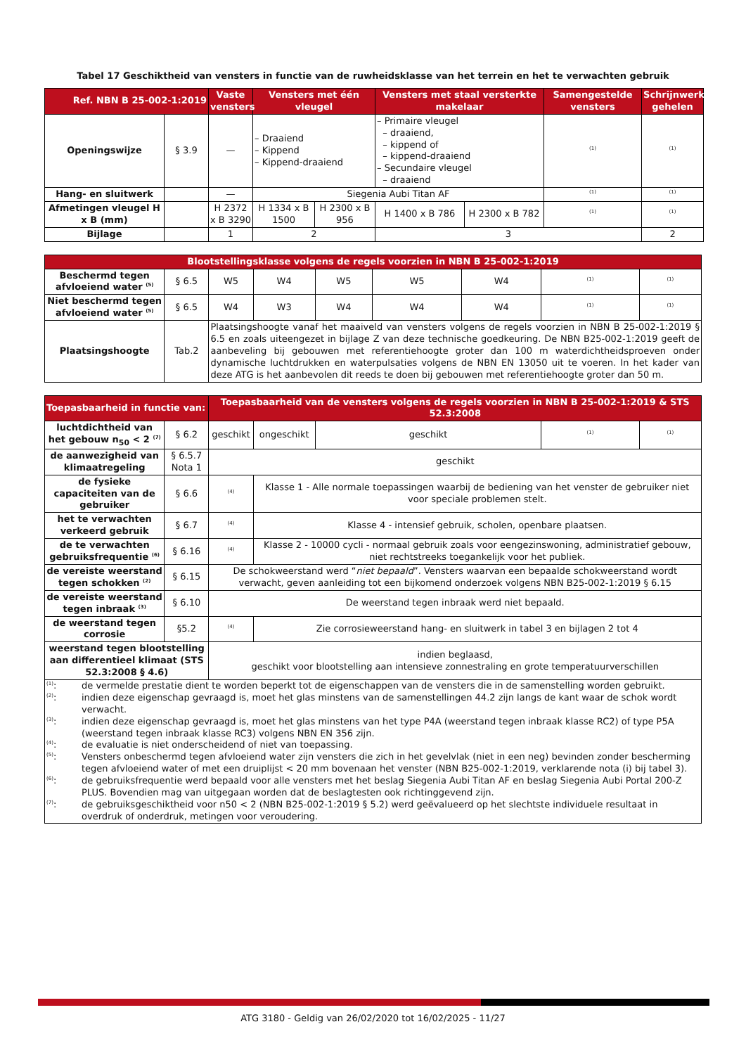Tabel 17 Geschiktheid van vensters in functie van de ruwheidsklasse van het terrein en het te verwachten gebruik
| Ref. NBN B 25-002-1:2019 | | Vaste vensters | Vensters met één vleugel | | Vensters met staal versterkte makelaar | | Samengestelde vensters | Schrijnwerk gehelen |
| --- | --- | --- | --- | --- | --- | --- | --- | --- |
| Openingswijze | § 3.9 | — | – Draaiend – Kippend – Kippend-draaiend | | – Primaire vleugel – draaiend, – kippend of – kippend-draaiend – Secundaire vleugel – draaiend | | <sup>(1)</sup> | <sup>(1)</sup> |
| Hang- en sluitwerk | | — | Siegenia Aubi Titan AF | | | | <sup>(1)</sup> | <sup>(1)</sup> |
| Afmetingen vleugel H x B (mm) | | H 2372 x B 3290 | H 1334 x B 1500 | H 2300 x B 956 | H 1400 x B 786 | H 2300 x B 782 | <sup>(1)</sup> | <sup>(1)</sup> |
| Bijlage | | 1 | 2 | | 3 | | | 2 |
| Blootstellingsklasse volgens de regels voorzien in NBN B 25-002-1:2019 | | | | | | | | |
| --- | --- | --- | --- | --- | --- | --- | --- | --- |
| Beschermd tegen afvloeiend water <sup>(5)</sup> | § 6.5 | W5 | W4 | W5 | W5 | W4 | <sup>(1)</sup> | <sup>(1)</sup> |
| Niet beschermd tegen afvloeiend water <sup>(5)</sup> | § 6.5 | W4 | W3 | W4 | W4 | W4 | <sup>(1)</sup> | <sup>(1)</sup> |
| Plaatsingshoogte | Tab.2 | Plaatsingshoogte vanaf het maaiveld van vensters volgens de regels voorzien in NBN B 25-002-1:2019 § 6.5 en zoals uiteengezet in bijlage Z van deze technische goedkeuring. De NBN B25-002-1:2019 geeft de aanbeveling bij gebouwen met referentiehoogte groter dan 100 m waterdichtheidsproeven onder dynamische luchtdrukken en waterpulsaties volgens de NBN EN 13050 uit te voeren. In het kader van deze ATG is het aanbevolen dit reeds te doen bij gebouwen met referentiehoogte groter dan 50 m. | | | | | | |
| Toepasbaarheid in functie van: | | Toepasbaarheid van de vensters volgens de regels voorzien in NBN B 25-002-1:2019 & STS 52.3:2008 | | | | |
| --- | --- | --- | --- | --- | --- | --- |
| luchtdichtheid van het gebouw n<sub>50</sub> < 2 <sup>(7)</sup> | § 6.2 | geschikt | ongeschikt | geschikt | <sup>(1)</sup> | <sup>(1)</sup> |
| de aanwezigheid van klimaatregeling | § 6.5.7 Nota 1 | geschikt | | | | |
| de fysieke capaciteiten van de gebruiker | § 6.6 | <sup>(4)</sup> | Klasse 1 - Alle normale toepassingen waarbij de bediening van het venster de gebruiker niet voor speciale problemen stelt. | | | |
| het te verwachten verkeerd gebruik | § 6.7 | <sup>(4)</sup> | Klasse 4 - intensief gebruik, scholen, openbare plaatsen. | | | |
| de te verwachten gebruiksfrequentie <sup>(6)</sup> | § 6.16 | <sup>(4)</sup> | Klasse 2 - 10000 cycli - normaal gebruik zoals voor eengezinswoning, administratief gebouw, niet rechtstreeks toegankelijk voor het publiek. | | | |
| de vereiste weerstand tegen schokken <sup>(2)</sup> | § 6.15 | De schokweerstand werd “ niet bepaald ”. Vensters waarvan een bepaalde schokweerstand wordt verwacht, geven aanleiding tot een bijkomend onderzoek volgens NBN B25-002-1:2019 § 6.15 | | | | |
| de vereiste weerstand tegen inbraak <sup>(3)</sup> | § 6.10 | De weerstand tegen inbraak werd niet bepaald. | | | | |
| de weerstand tegen corrosie | §5.2 | <sup>(4)</sup> | Zie corrosieweerstand hang- en sluitwerk in tabel 3 en bijlagen 2 tot 4 | | | |
| weerstand tegen blootstelling aan differentieel klimaat (STS 52.3:2008 § 4.6) | | indien beglaasd, geschikt voor blootstelling aan intensieve zonnestraling en grote temperatuurverschillen | | | | |
| / <sup>(1)</sup>: / de vermelde prestatie dient te worden beperkt tot de eigenschappen van de vensters die in de samenstelling worden gebruikt. / / <sup>(2)</sup>: / indien deze eigenschap gevraagd is, moet het glas minstens van de samenstellingen 44.2 zijn langs de kant waar de schok wordt verwacht. / / <sup>(3)</sup>: / indien deze eigenschap gevraagd is, moet het glas minstens van het type P4A (weerstand tegen inbraak klasse RC2) of type P5A (weerstand tegen inbraak klasse RC3) volgens NBN EN 356 zijn. / / <sup>(4)</sup>: / de evaluatie is niet onderscheidend of niet van toepassing. / / <sup>(5)</sup>: / Vensters onbeschermd tegen afvloeiend water zijn vensters die zich in het gevelvlak (niet in een neg) bevinden zonder bescherming tegen afvloeiend water of met een druiplijst < 20 mm bovenaan het venster (NBN B25-002-1:2019, verklarende nota (i) bij tabel 3). / / <sup>(6)</sup>: / de gebruiksfrequentie werd bepaald voor alle vensters met het beslag Siegenia Aubi Titan AF en beslag Siegenia Aubi Portal 200-Z PLUS. Bovendien mag van uitgegaan worden dat de beslagtesten ook richtinggevend zijn. / / <sup>(7)</sup>: / de gebruiksgeschiktheid voor n50 < 2 (NBN B25-002-1:2019 § 5.2) werd geëvalueerd op het slechtste individuele resultaat in overdruk of onderdruk, metingen voor veroudering. / | | | | | | |
ATG 3180 - Geldig van 26/02/2020 tot 16/02/2025 - 11/27